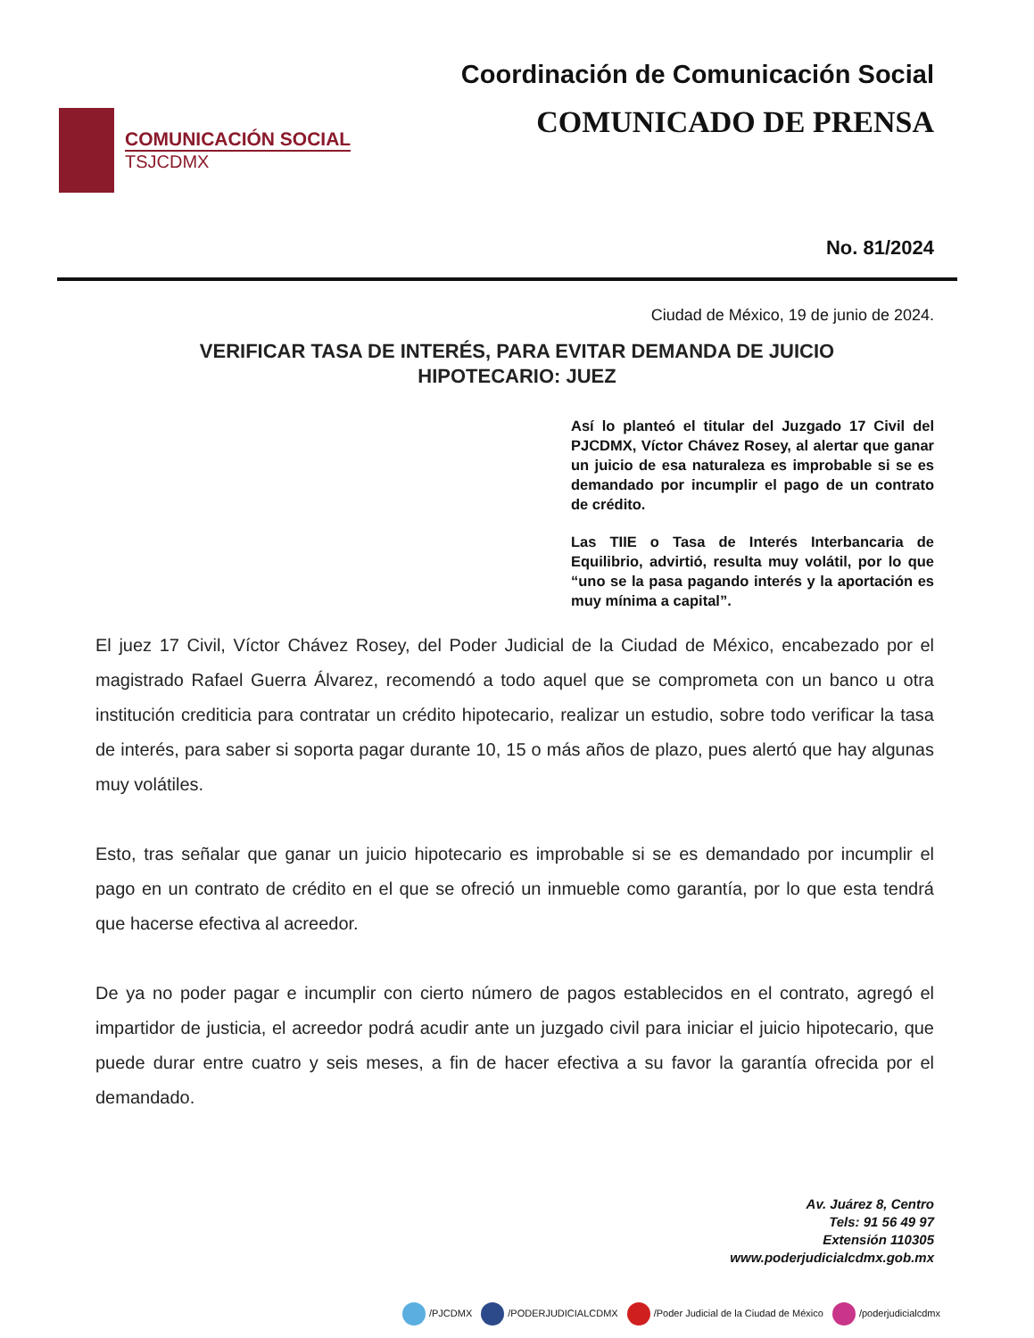COMUNICACIÓN SOCIAL
TSJCDMX
Coordinación de Comunicación Social
COMUNICADO DE PRENSA
No. 81/2024
Ciudad de México, 19 de junio de 2024.
VERIFICAR TASA DE INTERÉS, PARA EVITAR DEMANDA DE JUICIO HIPOTECARIO: JUEZ
Así lo planteó el titular del Juzgado 17 Civil del PJCDMX, Víctor Chávez Rosey, al alertar que ganar un juicio de esa naturaleza es improbable si se es demandado por incumplir el pago de un contrato de crédito.
Las TIIE o Tasa de Interés Interbancaria de Equilibrio, advirtió, resulta muy volátil, por lo que “uno se la pasa pagando interés y la aportación es muy mínima a capital”.
El juez 17 Civil, Víctor Chávez Rosey, del Poder Judicial de la Ciudad de México, encabezado por el magistrado Rafael Guerra Álvarez, recomendó a todo aquel que se comprometa con un banco u otra institución crediticia para contratar un crédito hipotecario, realizar un estudio, sobre todo verificar la tasa de interés, para saber si soporta pagar durante 10, 15 o más años de plazo, pues alertó que hay algunas muy volátiles.
Esto, tras señalar que ganar un juicio hipotecario es improbable si se es demandado por incumplir el pago en un contrato de crédito en el que se ofreció un inmueble como garantía, por lo que esta tendrá que hacerse efectiva al acreedor.
De ya no poder pagar e incumplir con cierto número de pagos establecidos en el contrato, agregó el impartidor de justicia, el acreedor podrá acudir ante un juzgado civil para iniciar el juicio hipotecario, que puede durar entre cuatro y seis meses, a fin de hacer efectiva a su favor la garantía ofrecida por el demandado.
Av. Juárez 8, Centro
Tels: 91 56 49 97
Extensión 110305
www.poderjudicialcdmx.gob.mx
/PJCDMX /PODERJUDICIALCDMX /Poder Judicial de la Ciudad de México /poderjudicialcdmx